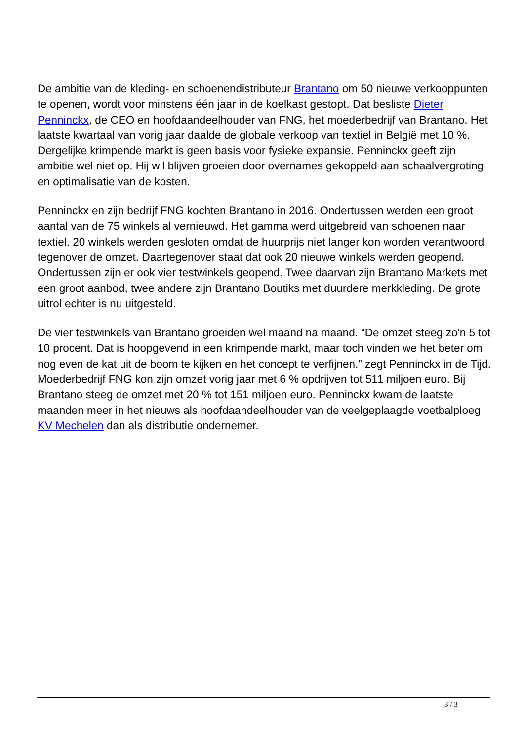De ambitie van de kleding- en schoenendistributeur Brantano om 50 nieuwe verkooppunten te openen, wordt voor minstens één jaar in de koelkast gestopt. Dat besliste Dieter Penninckx, de CEO en hoofdaandeelhouder van FNG, het moederbedrijf van Brantano. Het laatste kwartaal van vorig jaar daalde de globale verkoop van textiel in België met 10 %. Dergelijke krimpende markt is geen basis voor fysieke expansie. Penninckx geeft zijn ambitie wel niet op. Hij wil blijven groeien door overnames gekoppeld aan schaalvergroting en optimalisatie van de kosten.
Penninckx en zijn bedrijf FNG kochten Brantano in 2016. Ondertussen werden een groot aantal van de 75 winkels al vernieuwd. Het gamma werd uitgebreid van schoenen naar textiel. 20 winkels werden gesloten omdat de huurprijs niet langer kon worden verantwoord tegenover de omzet. Daartegenover staat dat ook 20 nieuwe winkels werden geopend. Ondertussen zijn er ook vier testwinkels geopend. Twee daarvan zijn Brantano Markets met een groot aanbod, twee andere zijn Brantano Boutiks met duurdere merkkleding. De grote uitrol echter is nu uitgesteld.
De vier testwinkels van Brantano groeiden wel maand na maand. “De omzet steeg zo'n 5 tot 10 procent. Dat is hoopgevend in een krimpende markt, maar toch vinden we het beter om nog even de kat uit de boom te kijken en het concept te verfijnen.” zegt Penninckx in de Tijd. Moederbedrijf FNG kon zijn omzet vorig jaar met 6 % opdrijven tot 511 miljoen euro. Bij Brantano steeg de omzet met 20 % tot 151 miljoen euro. Penninckx kwam de laatste maanden meer in het nieuws als hoofdaandeelhouder van de veelgeplaagde voetbalploeg KV Mechelen dan als distributie ondernemer.
3 / 3